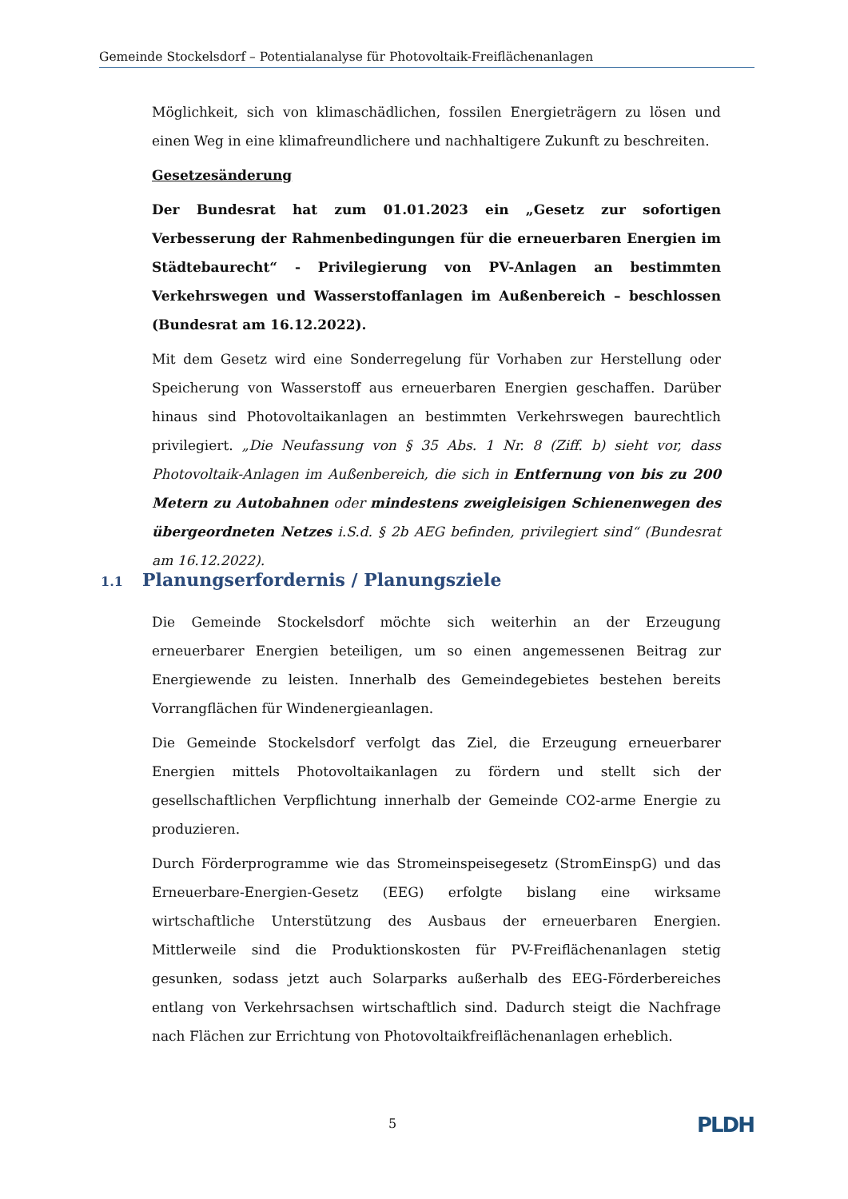Gemeinde Stockelsdorf – Potentialanalyse für Photovoltaik-Freiflächenanlagen
Möglichkeit, sich von klimaschädlichen, fossilen Energieträgern zu lösen und einen Weg in eine klimafreundlichere und nachhaltigere Zukunft zu beschreiten.
Gesetzesänderung
Der Bundesrat hat zum 01.01.2023 ein „Gesetz zur sofortigen Verbesserung der Rahmenbedingungen für die erneuerbaren Energien im Städtebaurecht“ - Privilegierung von PV-Anlagen an bestimmten Verkehrswegen und Wasserstoffanlagen im Außenbereich – beschlossen (Bundesrat am 16.12.2022).
Mit dem Gesetz wird eine Sonderregelung für Vorhaben zur Herstellung oder Speicherung von Wasserstoff aus erneuerbaren Energien geschaffen. Darüber hinaus sind Photovoltaikanlagen an bestimmten Verkehrswegen baurechtlich privilegiert. „Die Neufassung von § 35 Abs. 1 Nr. 8 (Ziff. b) sieht vor, dass Photovoltaik-Anlagen im Außenbereich, die sich in Entfernung von bis zu 200 Metern zu Autobahnen oder mindestens zweigleisigen Schienenwegen des übergeordneten Netzes i.S.d. § 2b AEG befinden, privilegiert sind“ (Bundesrat am 16.12.2022).
1.1 Planungserfordernis / Planungsziele
Die Gemeinde Stockelsdorf möchte sich weiterhin an der Erzeugung erneuerbarer Energien beteiligen, um so einen angemessenen Beitrag zur Energiewende zu leisten. Innerhalb des Gemeindegebietes bestehen bereits Vorrangflächen für Windenergieanlagen.
Die Gemeinde Stockelsdorf verfolgt das Ziel, die Erzeugung erneuerbarer Energien mittels Photovoltaikanlagen zu fördern und stellt sich der gesellschaftlichen Verpflichtung innerhalb der Gemeinde CO2-arme Energie zu produzieren.
Durch Förderprogramme wie das Stromeinspeisegesetz (StromEinspG) und das Erneuerbare-Energien-Gesetz (EEG) erfolgte bislang eine wirksame wirtschaftliche Unterstützung des Ausbaus der erneuerbaren Energien. Mittlerweile sind die Produktionskosten für PV-Freiflächenanlagen stetig gesunken, sodass jetzt auch Solarparks außerhalb des EEG-Förderbereiches entlang von Verkehrsachsen wirtschaftlich sind. Dadurch steigt die Nachfrage nach Flächen zur Errichtung von Photovoltaikfreiflächenanlagen erheblich.
5 PLDH